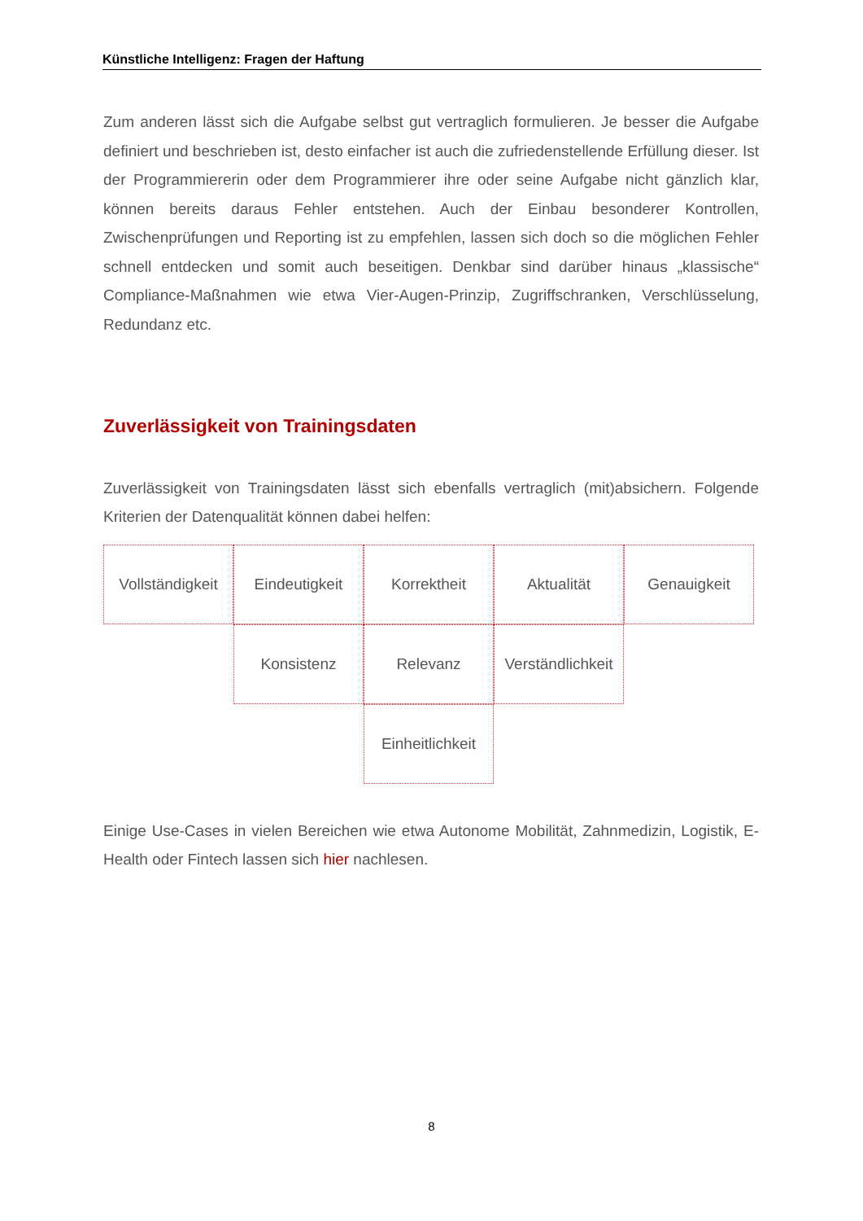Künstliche Intelligenz: Fragen der Haftung
Zum anderen lässt sich die Aufgabe selbst gut vertraglich formulieren. Je besser die Aufgabe definiert und beschrieben ist, desto einfacher ist auch die zufriedenstellende Erfüllung dieser. Ist der Programmiererin oder dem Programmierer ihre oder seine Aufgabe nicht gänzlich klar, können bereits daraus Fehler entstehen. Auch der Einbau besonderer Kontrollen, Zwischenprüfungen und Reporting ist zu empfehlen, lassen sich doch so die möglichen Fehler schnell entdecken und somit auch beseitigen. Denkbar sind darüber hinaus „klassische“ Compliance-Maßnahmen wie etwa Vier-Augen-Prinzip, Zugriffschranken, Verschlüsselung, Redundanz etc.
Zuverlässigkeit von Trainingsdaten
Zuverlässigkeit von Trainingsdaten lässt sich ebenfalls vertraglich (mit)absichern. Folgende Kriterien der Datenqualität können dabei helfen:
Vollständigkeit
Eindeutigkeit
Korrektheit
Aktualität
Genauigkeit
Konsistenz
Relevanz
Verständlichkeit
Einheitlichkeit
Einige Use-Cases in vielen Bereichen wie etwa Autonome Mobilität, Zahnmedizin, Logistik, E-Health oder Fintech lassen sich hier nachlesen.
8